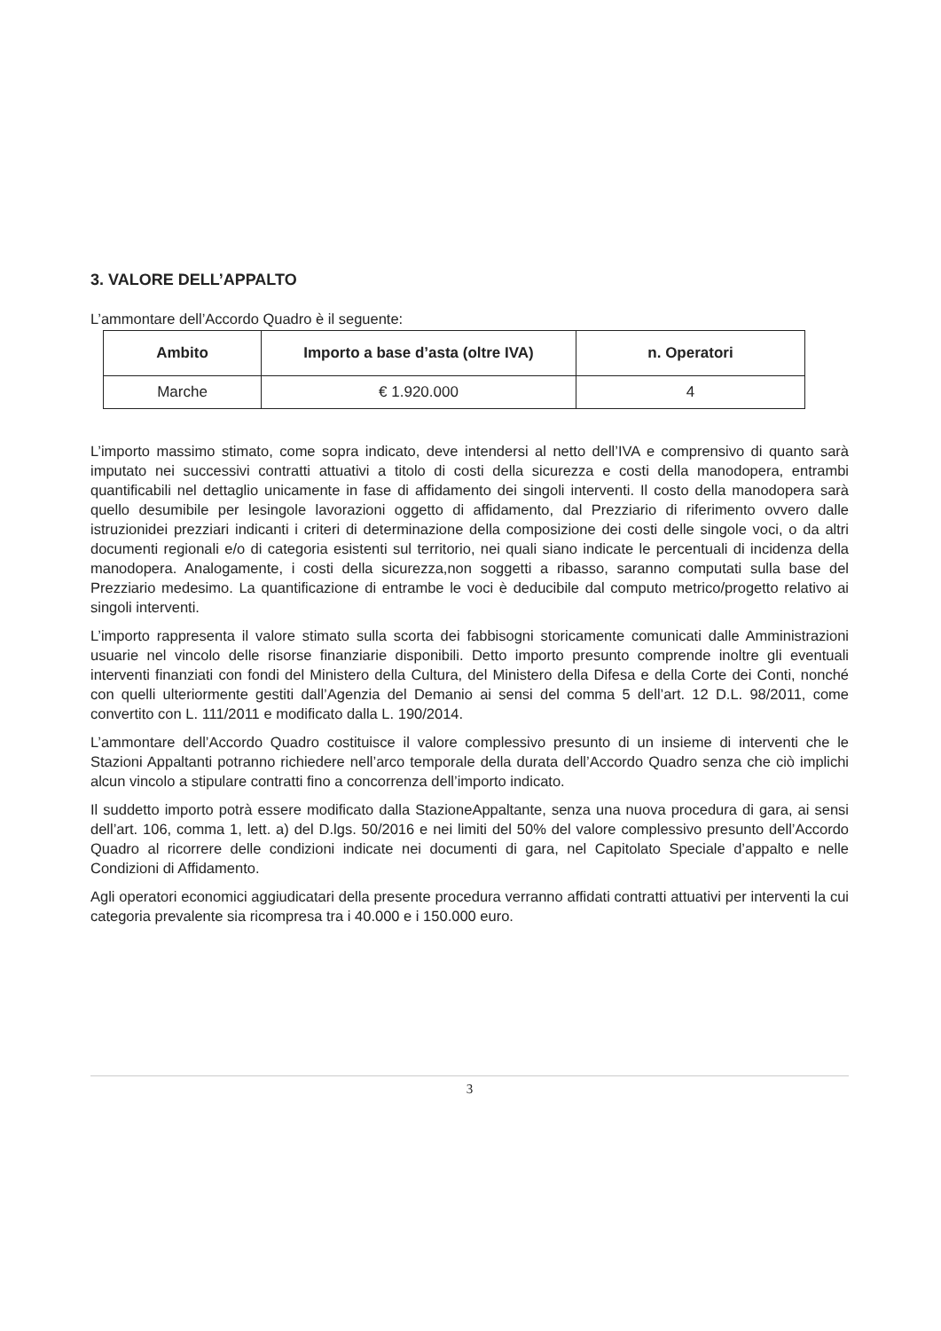3. VALORE DELL’APPALTO
L’ammontare dell’Accordo Quadro è il seguente:
| Ambito | Importo a base d’asta (oltre IVA) | n. Operatori |
| --- | --- | --- |
| Marche | € 1.920.000 | 4 |
L’importo massimo stimato, come sopra indicato, deve intendersi al netto dell’IVA e comprensivo di quanto sarà imputato nei successivi contratti attuativi a titolo di costi della sicurezza e costi della manodopera, entrambi quantificabili nel dettaglio unicamente in fase di affidamento dei singoli interventi. Il costo della manodopera sarà quello desumibile per lesingole lavorazioni oggetto di affidamento, dal Prezziario di riferimento ovvero dalle istruzionidei prezziari indicanti i criteri di determinazione della composizione dei costi delle singole voci, o da altri documenti regionali e/o di categoria esistenti sul territorio, nei quali siano indicate le percentuali di incidenza della manodopera. Analogamente, i costi della sicurezza,non soggetti a ribasso, saranno computati sulla base del Prezziario medesimo. La quantificazione di entrambe le voci è deducibile dal computo metrico/progetto relativo ai singoli interventi.
L’importo rappresenta il valore stimato sulla scorta dei fabbisogni storicamente comunicati dalle Amministrazioni usuarie nel vincolo delle risorse finanziarie disponibili. Detto importo presunto comprende inoltre gli eventuali interventi finanziati con fondi del Ministero della Cultura, del Ministero della Difesa e della Corte dei Conti, nonché con quelli ulteriormente gestiti dall’Agenzia del Demanio ai sensi del comma 5 dell’art. 12 D.L. 98/2011, come convertito con L. 111/2011 e modificato dalla L. 190/2014.
L’ammontare dell’Accordo Quadro costituisce il valore complessivo presunto di un insieme di interventi che le Stazioni Appaltanti potranno richiedere nell’arco temporale della durata dell’Accordo Quadro senza che ciò implichi alcun vincolo a stipulare contratti fino a concorrenza dell’importo indicato.
Il suddetto importo potrà essere modificato dalla StazioneAppaltante, senza una nuova procedura di gara, ai sensi dell’art. 106, comma 1, lett. a) del D.lgs. 50/2016 e nei limiti del 50% del valore complessivo presunto dell’Accordo Quadro al ricorrere delle condizioni indicate nei documenti di gara, nel Capitolato Speciale d’appalto e nelle Condizioni di Affidamento.
Agli operatori economici aggiudicatari della presente procedura verranno affidati contratti attuativi per interventi la cui categoria prevalente sia ricompresa tra i 40.000 e i 150.000 euro.
3